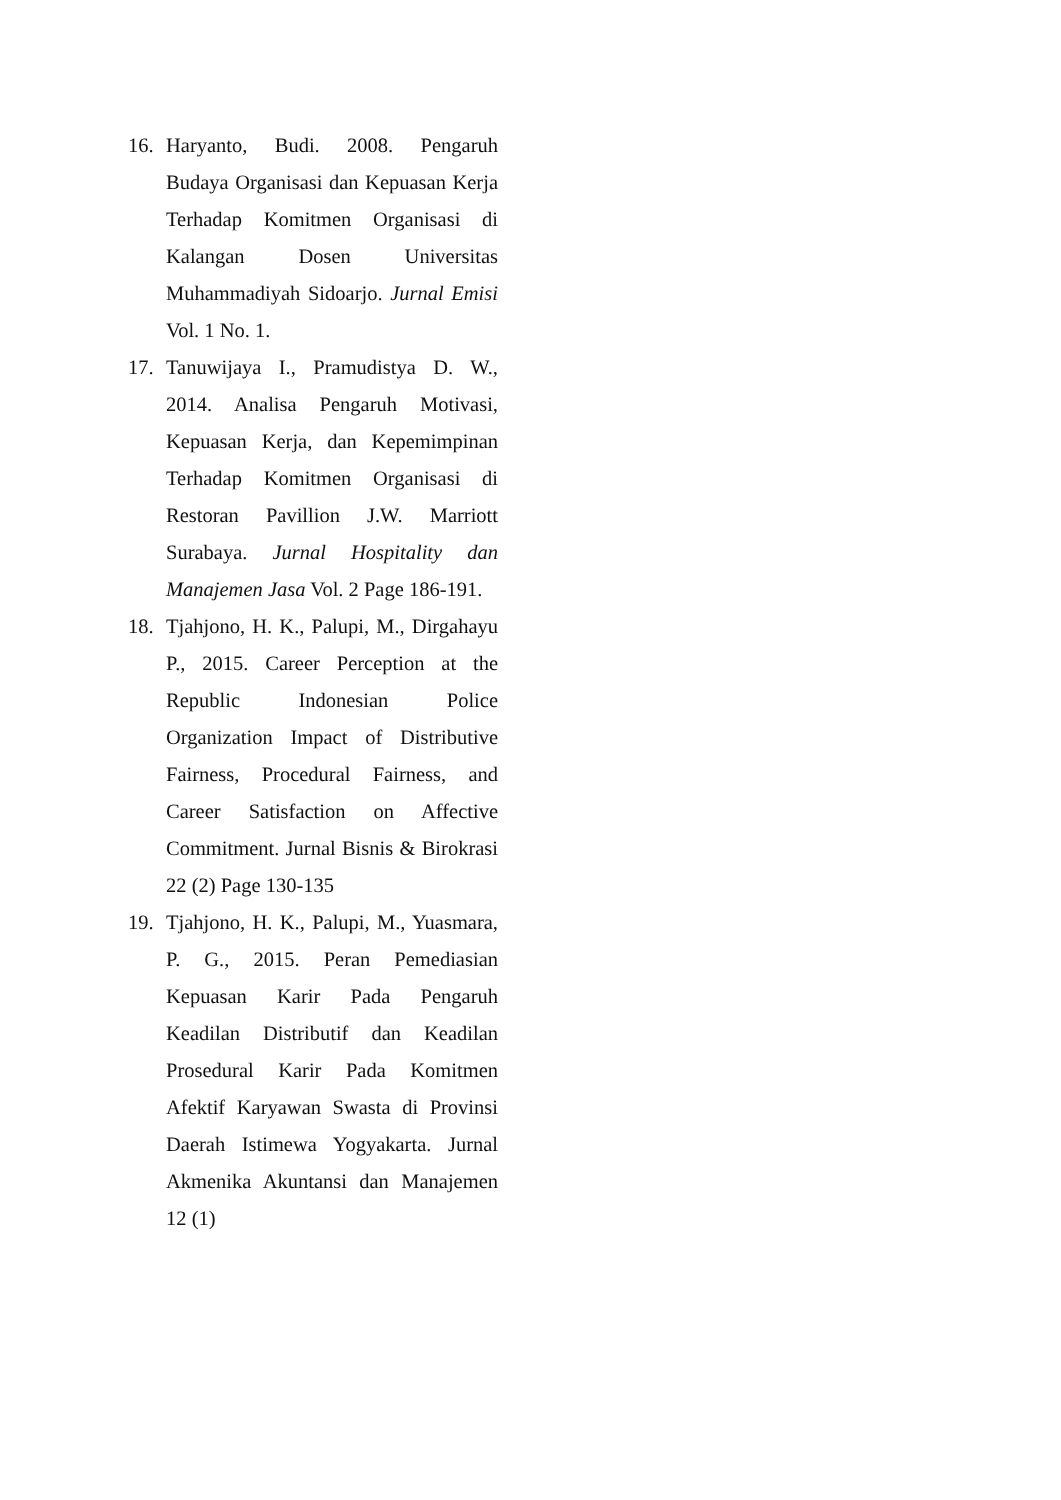16. Haryanto, Budi. 2008. Pengaruh Budaya Organisasi dan Kepuasan Kerja Terhadap Komitmen Organisasi di Kalangan Dosen Universitas Muhammadiyah Sidoarjo. Jurnal Emisi Vol. 1 No. 1.
17. Tanuwijaya I., Pramudistya D. W., 2014. Analisa Pengaruh Motivasi, Kepuasan Kerja, dan Kepemimpinan Terhadap Komitmen Organisasi di Restoran Pavillion J.W. Marriott Surabaya. Jurnal Hospitality dan Manajemen Jasa Vol. 2 Page 186-191.
18. Tjahjono, H. K., Palupi, M., Dirgahayu P., 2015. Career Perception at the Republic Indonesian Police Organization Impact of Distributive Fairness, Procedural Fairness, and Career Satisfaction on Affective Commitment. Jurnal Bisnis & Birokrasi 22 (2) Page 130-135
19. Tjahjono, H. K., Palupi, M., Yuasmara, P. G., 2015. Peran Pemediasian Kepuasan Karir Pada Pengaruh Keadilan Distributif dan Keadilan Prosedural Karir Pada Komitmen Afektif Karyawan Swasta di Provinsi Daerah Istimewa Yogyakarta. Jurnal Akmenika Akuntansi dan Manajemen 12 (1)